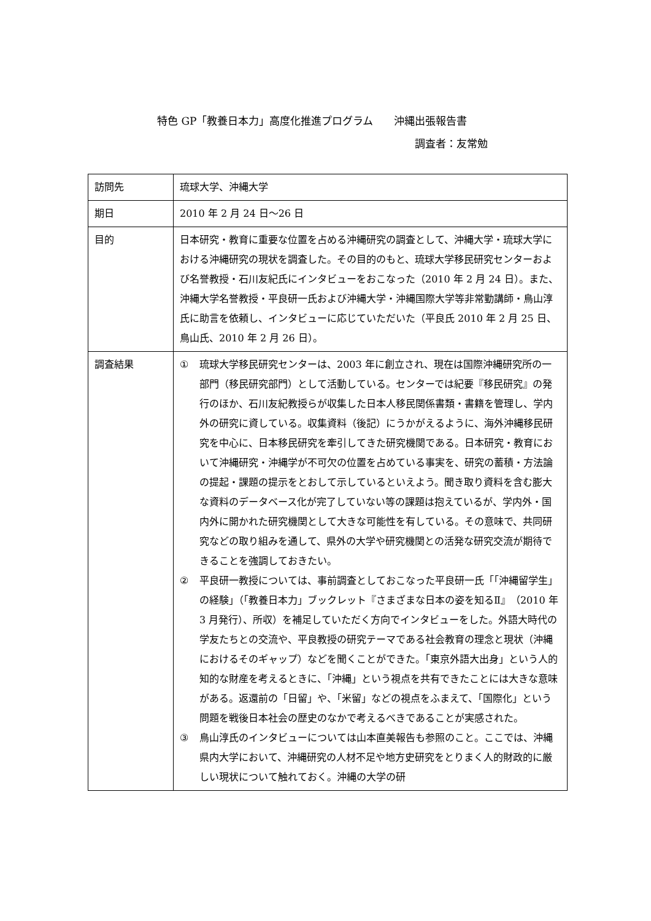特色 GP「教養日本力」高度化推進プログラム　　沖縄出張報告書
調査者：友常勉
| 訪問先 | 琉球大学、沖縄大学 |
| 期日 | 2010 年 2 月 24 日～26 日 |
| 目的 | 日本研究・教育に重要な位置を占める沖縄研究の調査として、沖縄大学・琉球大学における沖縄研究の現状を調査した。その目的のもと、琉球大学移民研究センターおよび名誉教授・石川友紀氏にインタビューをおこなった（2010 年 2 月 24 日）。また、沖縄大学名誉教授・平良研一氏および沖縄大学・沖縄国際大学等非常勤講師・鳥山淳氏に助言を依頼し、インタビューに応じていただいた（平良氏 2010 年 2 月 25 日、鳥山氏、2010 年 2 月 26 日）。 |
| 調査結果 | ① 琉球大学移民研究センターは、2003 年に創立され、現在は国際沖縄研究所の一部門（移民研究部門）として活動している。センターでは紀要『移民研究』の発行のほか、石川友紀教授らが収集した日本人移民関係書類・書籍を管理し、学内外の研究に資している。収集資料（後記）にうかがえるように、海外沖縄移民研究を中心に、日本移民研究を牽引してきた研究機関である。日本研究・教育において沖縄研究・沖縄学が不可欠の位置を占めている事実を、研究の蓄積・方法論の提起・課題の提示をとおして示しているといえよう。聞き取り資料を含む膨大な資料のデータベース化が完了していない等の課題は抱えているが、学内外・国内外に開かれた研究機関として大きな可能性を有している。その意味で、共同研究などの取り組みを通して、県外の大学や研究機関との活発な研究交流が期待できることを強調しておきたい。 ② 平良研一教授については、事前調査としておこなった平良研一氏「「沖縄留学生」の経験」（「教養日本力」ブックレット『さまざまな日本の姿を知るⅡ』（2010 年 3 月発行）、所収）を補足していただく方向でインタビューをした。外語大時代の学友たちとの交流や、平良教授の研究テーマである社会教育の理念と現状（沖縄におけるそのギャップ）などを聞くことができた。「東京外語大出身」という人的知的な財産を考えるときに、「沖縄」という視点を共有できたことには大きな意味がある。返還前の「日留」や、「米留」などの視点をふまえて、「国際化」という問題を戦後日本社会の歴史のなかで考えるべきであることが実感された。 ③ 鳥山淳氏のインタビューについては山本直美報告も参照のこと。ここでは、沖縄県内大学において、沖縄研究の人材不足や地方史研究をとりまく人的財政的に厳しい現状について触れておく。沖縄の大学の研 |